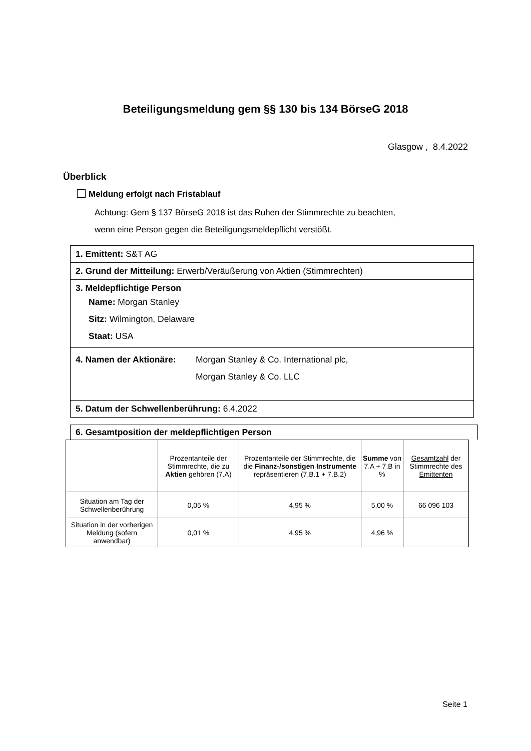Beteiligungsmeldung gem §§ 130 bis 134 BörseG 2018
Glasgow , 8.4.2022
Überblick
Meldung erfolgt nach Fristablauf
Achtung: Gem § 137 BörseG 2018 ist das Ruhen der Stimmrechte zu beachten,
wenn eine Person gegen die Beteiligungsmeldepflicht verstößt.
1. Emittent: S&T AG
2. Grund der Mitteilung: Erwerb/Veräußerung von Aktien (Stimmrechten)
3. Meldepflichtige Person
Name: Morgan Stanley
Sitz: Wilmington, Delaware
Staat: USA
4. Namen der Aktionäre: Morgan Stanley & Co. International plc,
Morgan Stanley & Co. LLC
5. Datum der Schwellenberührung: 6.4.2022
6. Gesamtposition der meldepflichtigen Person
| | Prozentanteile der Stimmrechte, die zu Aktien gehören (7.A) | Prozentanteile der Stimmrechte, die die Finanz-/sonstigen Instrumente repräsentieren (7.B.1 + 7.B.2) | Summe von 7.A + 7.B in % | Gesamtzahl der Stimmrechte des Emittenten |
| --- | --- | --- | --- | --- |
| Situation am Tag der Schwellenberührung | 0,05 % | 4,95 % | 5,00 % | 66 096 103 |
| Situation in der vorherigen Meldung (sofern anwendbar) | 0,01 % | 4,95 % | 4,96 % | |
Seite 1